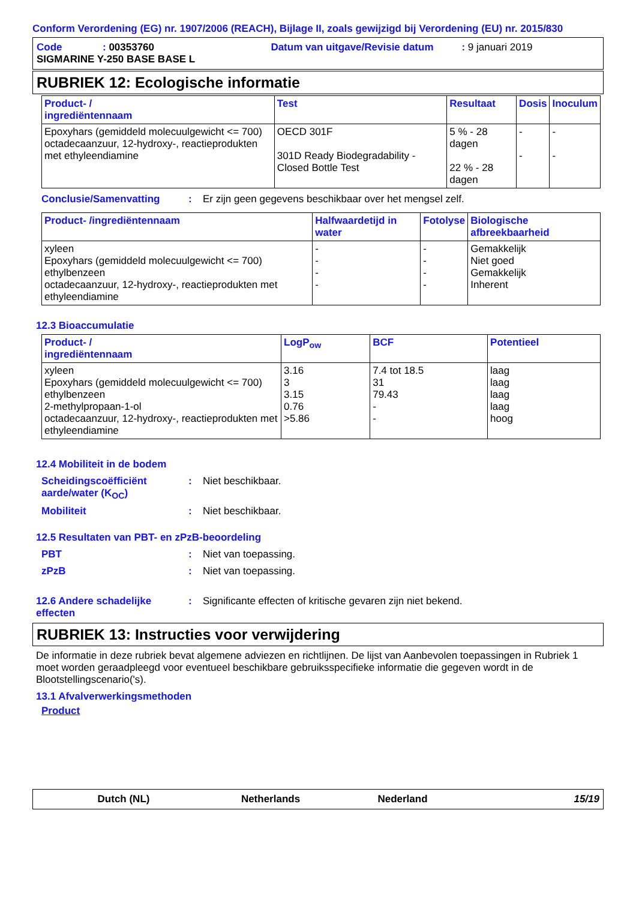Conform Verordening (EG) nr. 1907/2006 (REACH), Bijlage II, zoals gewijzigd bij Verordening (EU) nr. 2015/830
Code: 00353760 Datum van uitgave/Revisie datum: 9 januari 2019
SIGMARINE Y-250 BASE BASE L
RUBRIEK 12: Ecologische informatie
| Product- / ingrediëntennaam | Test | Resultaat | Dosis | Inoculum |
| --- | --- | --- | --- | --- |
| Epoxyhars (gemiddeld molecuulgewicht <= 700) octadecaanzuur, 12-hydroxy-, reactieprodukten met ethyleendiamine | OECD 301F 301D Ready Biodegradability - Closed Bottle Test | 5 % - 28 dagen 22 % - 28 dagen | - - | - - |
Conclusie/Samenvatting: Er zijn geen gegevens beschikbaar over het mengsel zelf.
| Product- /ingrediëntennaam | Halfwaardetijd in water | Fotolyse | Biologische afbreekbaarheid |
| --- | --- | --- | --- |
| xyleen Epoxyhars (gemiddeld molecuulgewicht <= 700) ethylbenzeen octadecaanzuur, 12-hydroxy-, reactieprodukten met ethyleendiamine | - - - - | - - - - | Gemakkelijk Niet goed Gemakkelijk Inherent |
12.3 Bioaccumulatie
| Product- / ingrediëntennaam | LogP<sub>ow</sub> | BCF | Potentieel |
| --- | --- | --- | --- |
| xyleen Epoxyhars (gemiddeld molecuulgewicht <= 700) ethylbenzeen 2-methylpropaan-1-ol octadecaanzuur, 12-hydroxy-, reactieprodukten met ethyleendiamine | 3.16 3 3.15 0.76 >5.86 | 7.4 tot 18.5 31 79.43 - - | laag laag laag laag hoog |
12.4 Mobiliteit in de bodem
Scheidingscoëfficiënt aarde/water (K<sub>OC</sub>): Niet beschikbaar.
Mobiliteit: Niet beschikbaar.
12.5 Resultaten van PBT- en zPzB-beoordeling
PBT: Niet van toepassing.
zPzB: Niet van toepassing.
12.6 Andere schadelijke effecten: Significante effecten of kritische gevaren zijn niet bekend.
RUBRIEK 13: Instructies voor verwijdering
De informatie in deze rubriek bevat algemene adviezen en richtlijnen. De lijst van Aanbevolen toepassingen in Rubriek 1 moet worden geraadpleegd voor eventueel beschikbare gebruiksspecifieke informatie die gegeven wordt in de Blootstellingscenario('s).
13.1 Afvalverwerkingsmethoden
Product
Dutch (NL) Netherlands Nederland 15/19